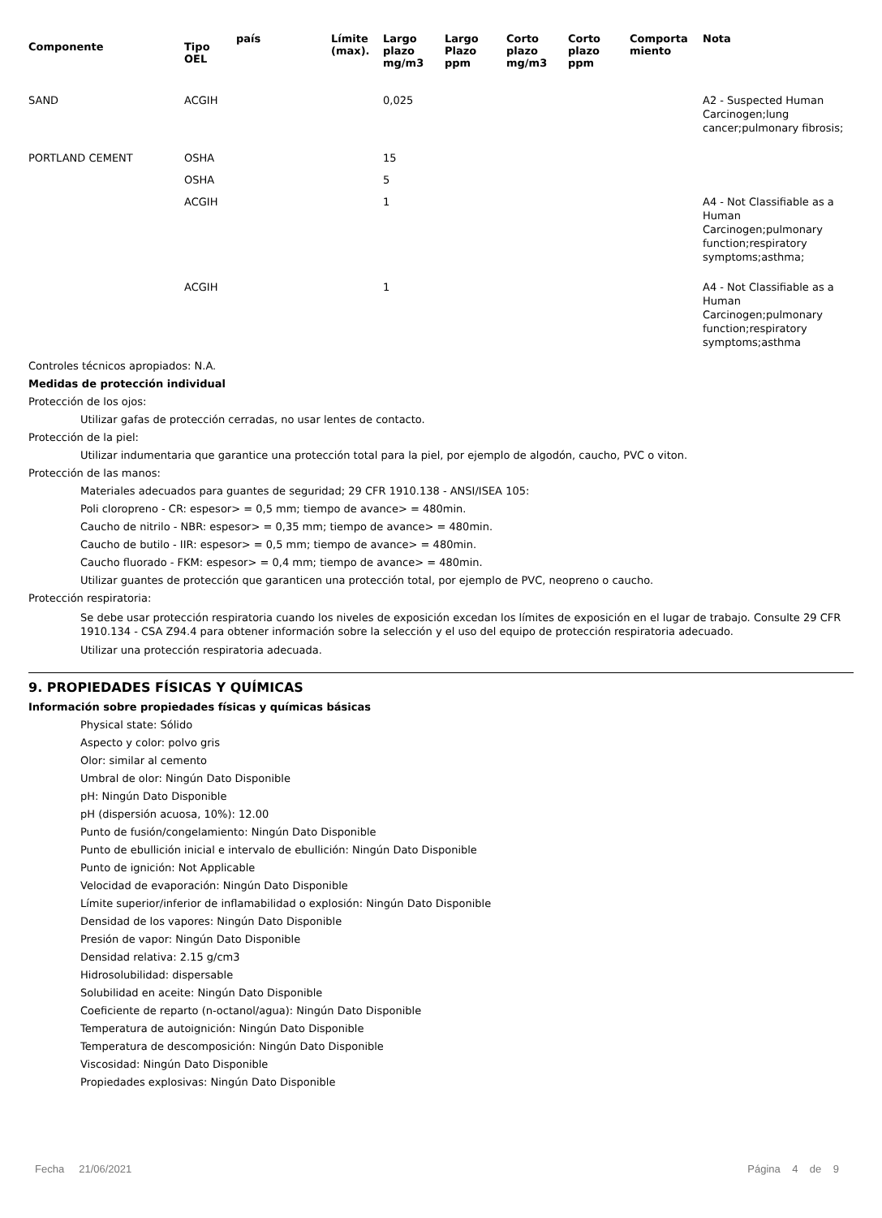| Componente | Tipo OEL | país | Límite (max). | Largo plazo mg/m3 | Largo Plazo ppm | Corto plazo mg/m3 | Corto plazo ppm | Comporta miento | Nota |
| --- | --- | --- | --- | --- | --- | --- | --- | --- | --- |
| SAND | ACGIH | | | 0,025 | | | | | A2 - Suspected Human Carcinogen;lung cancer;pulmonary fibrosis; |
| PORTLAND CEMENT | OSHA | | | 15 | | | | | |
| | OSHA | | | 5 | | | | | |
| | ACGIH | | | 1 | | | | | A4 - Not Classifiable as a Human Carcinogen;pulmonary function;respiratory symptoms;asthma; |
| | ACGIH | | | 1 | | | | | A4 - Not Classifiable as a Human Carcinogen;pulmonary function;respiratory symptoms;asthma |
Controles técnicos apropiados: N.A.
Medidas de protección individual
Protección de los ojos:
Utilizar gafas de protección cerradas, no usar lentes de contacto.
Protección de la piel:
Utilizar indumentaria que garantice una protección total para la piel, por ejemplo de algodón, caucho, PVC o viton.
Protección de las manos:
Materiales adecuados para guantes de seguridad; 29 CFR 1910.138 - ANSI/ISEA 105:
Poli cloropreno - CR: espesor> = 0,5 mm; tiempo de avance> = 480min.
Caucho de nitrilo - NBR: espesor> = 0,35 mm; tiempo de avance> = 480min.
Caucho de butilo - IIR: espesor> = 0,5 mm; tiempo de avance> = 480min.
Caucho fluorado - FKM: espesor> = 0,4 mm; tiempo de avance> = 480min.
Utilizar guantes de protección que garanticen una protección total, por ejemplo de PVC, neopreno o caucho.
Protección respiratoria:
Se debe usar protección respiratoria cuando los niveles de exposición excedan los límites de exposición en el lugar de trabajo. Consulte 29 CFR 1910.134 - CSA Z94.4 para obtener información sobre la selección y el uso del equipo de protección respiratoria adecuado.
Utilizar una protección respiratoria adecuada.
9. PROPIEDADES FÍSICAS Y QUÍMICAS
Información sobre propiedades físicas y químicas básicas
Physical state: Sólido
Aspecto y color: polvo gris
Olor: similar al cemento
Umbral de olor: Ningún Dato Disponible
pH: Ningún Dato Disponible
pH (dispersión acuosa, 10%): 12.00
Punto de fusión/congelamiento: Ningún Dato Disponible
Punto de ebullición inicial e intervalo de ebullición: Ningún Dato Disponible
Punto de ignición: Not Applicable
Velocidad de evaporación: Ningún Dato Disponible
Límite superior/inferior de inflamabilidad o explosión: Ningún Dato Disponible
Densidad de los vapores: Ningún Dato Disponible
Presión de vapor: Ningún Dato Disponible
Densidad relativa: 2.15 g/cm3
Hidrosolubilidad: dispersable
Solubilidad en aceite: Ningún Dato Disponible
Coeficiente de reparto (n-octanol/agua): Ningún Dato Disponible
Temperatura de autoignición: Ningún Dato Disponible
Temperatura de descomposición: Ningún Dato Disponible
Viscosidad: Ningún Dato Disponible
Propiedades explosivas: Ningún Dato Disponible
Fecha 21/06/2021 Página 4 de 9